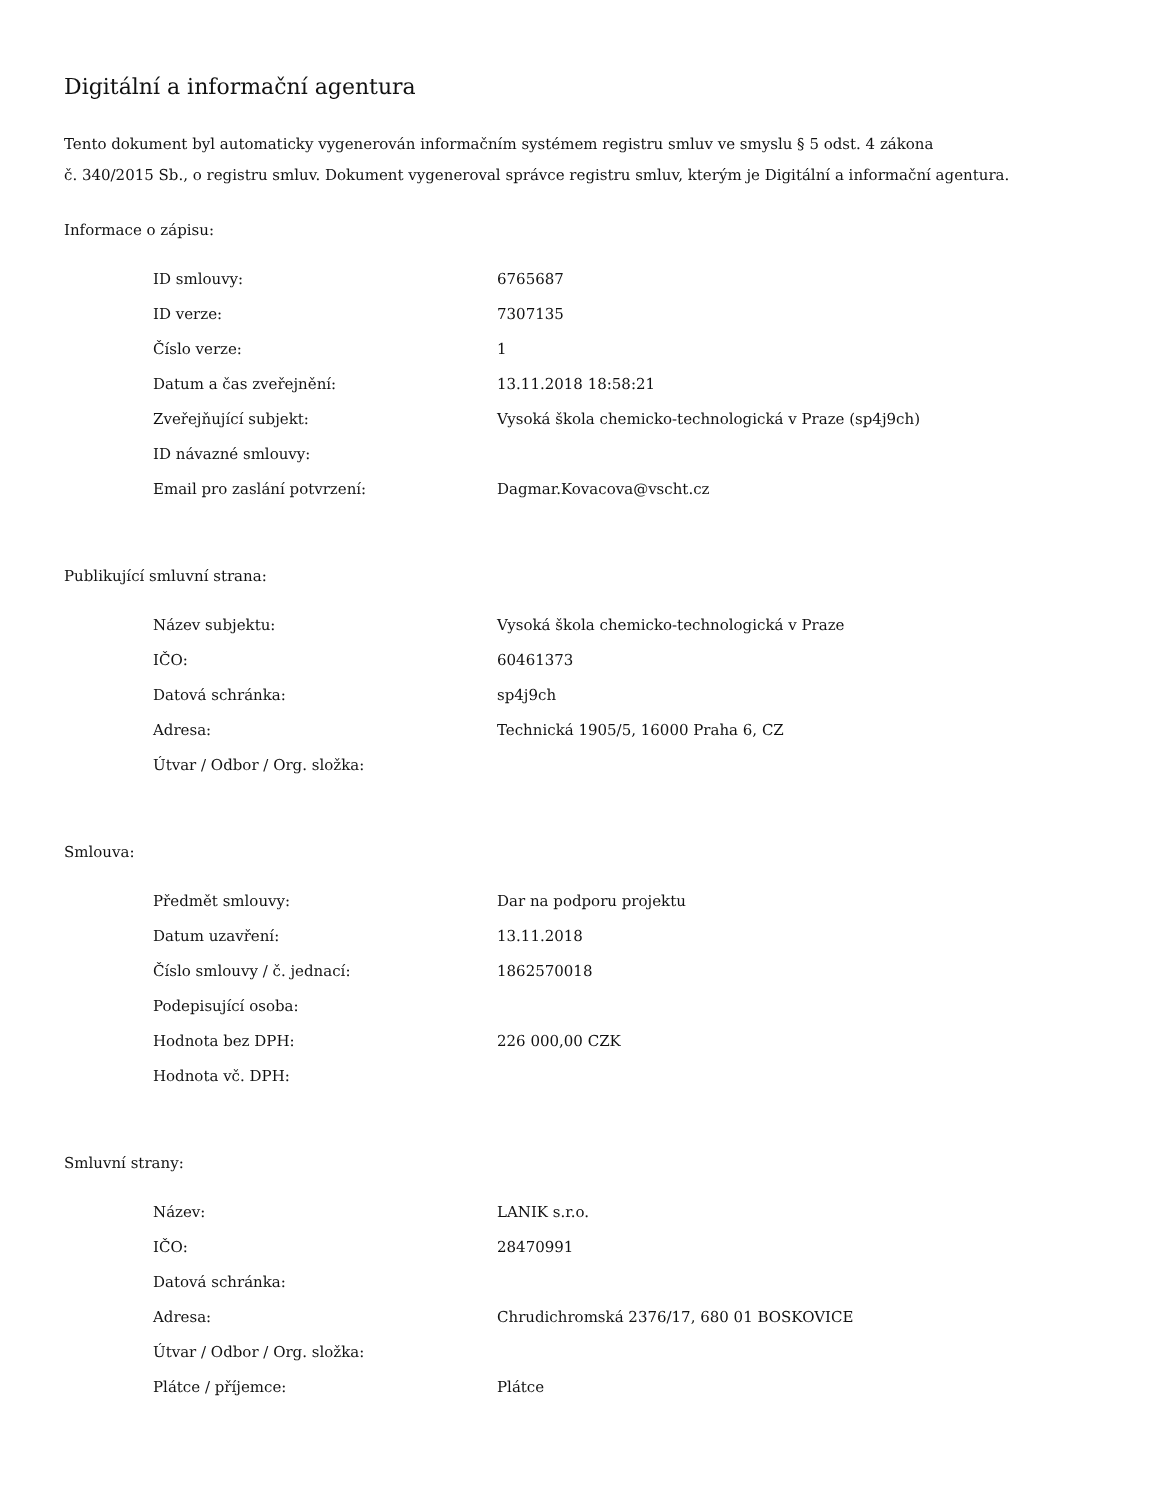Digitální a informační agentura
Tento dokument byl automaticky vygenerován informačním systémem registru smluv ve smyslu § 5 odst. 4 zákona
č. 340/2015 Sb., o registru smluv. Dokument vygeneroval správce registru smluv, kterým je Digitální a informační agentura.
Informace o zápisu:
| ID smlouvy: | 6765687 |
| ID verze: | 7307135 |
| Číslo verze: | 1 |
| Datum a čas zveřejnění: | 13.11.2018 18:58:21 |
| Zveřejňující subjekt: | Vysoká škola chemicko-technologická v Praze (sp4j9ch) |
| ID návazné smlouvy: | |
| Email pro zaslání potvrzení: | Dagmar.Kovacova@vscht.cz |
Publikující smluvní strana:
| Název subjektu: | Vysoká škola chemicko-technologická v Praze |
| IČO: | 60461373 |
| Datová schránka: | sp4j9ch |
| Adresa: | Technická 1905/5, 16000 Praha 6, CZ |
| Útvar / Odbor / Org. složka: | |
Smlouva:
| Předmět smlouvy: | Dar na podporu projektu |
| Datum uzavření: | 13.11.2018 |
| Číslo smlouvy / č. jednací: | 1862570018 |
| Podepisující osoba: | |
| Hodnota bez DPH: | 226 000,00 CZK |
| Hodnota vč. DPH: | |
Smluvní strany:
| Název: | LANIK s.r.o. |
| IČO: | 28470991 |
| Datová schránka: | |
| Adresa: | Chrudichromská 2376/17, 680 01 BOSKOVICE |
| Útvar / Odbor / Org. složka: | |
| Plátce / příjemce: | Plátce |